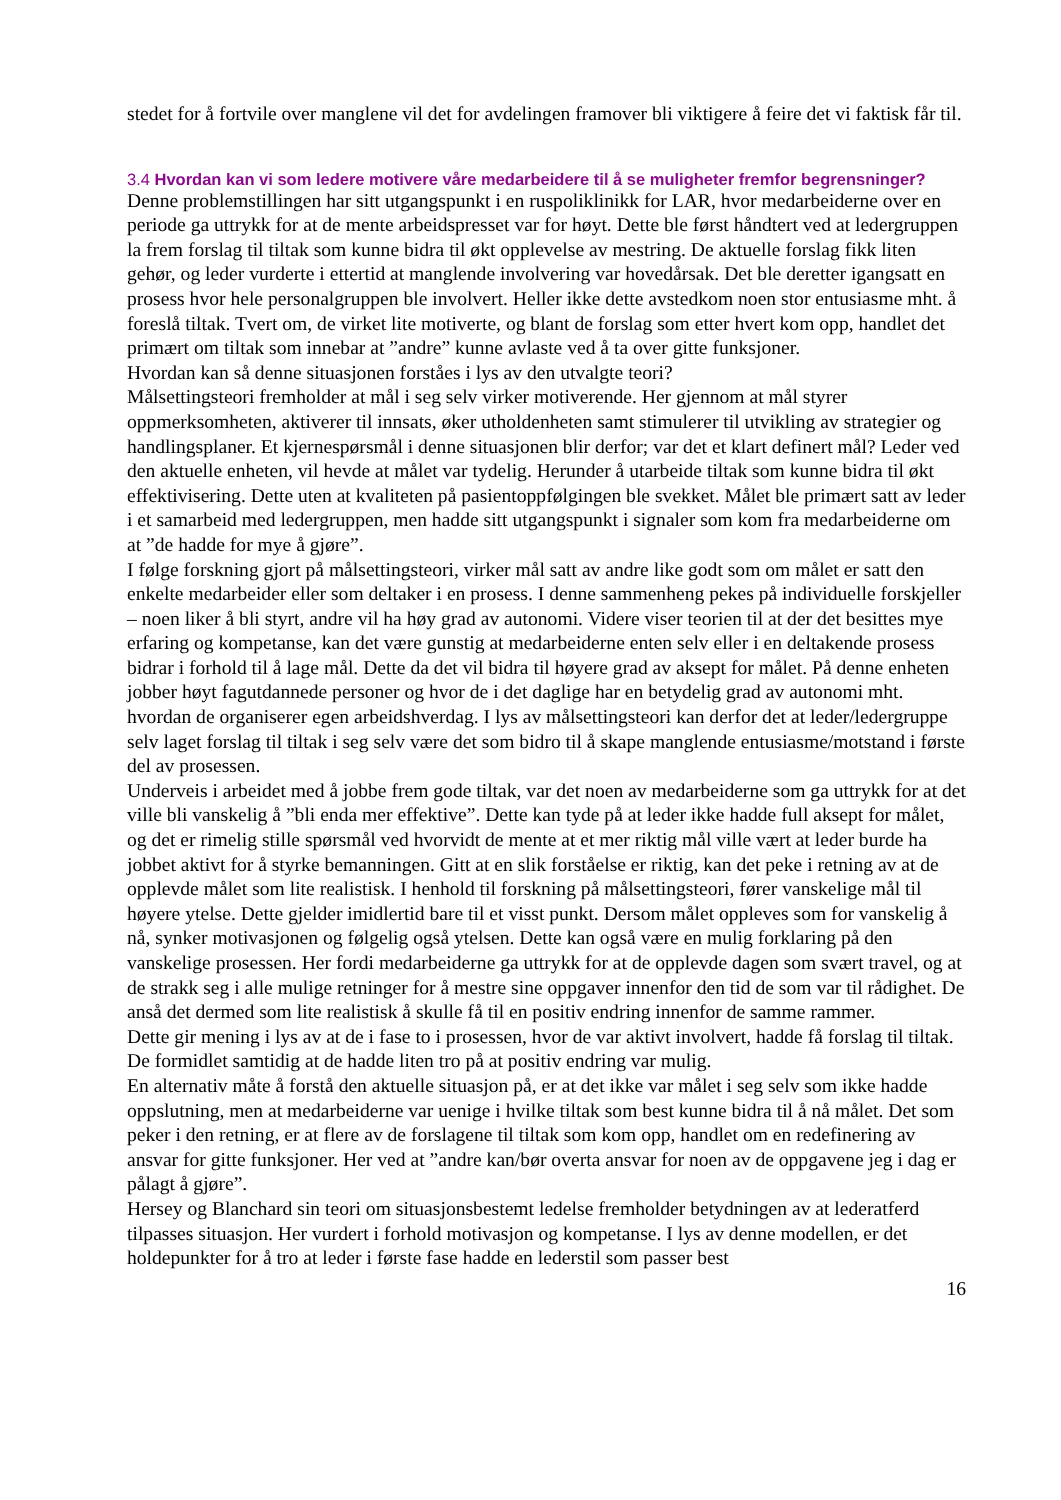stedet for å fortvile over manglene vil det for avdelingen framover bli viktigere å feire det vi faktisk får til.
3.4 Hvordan kan vi som ledere motivere våre medarbeidere til å se muligheter fremfor begrensninger?
Denne problemstillingen har sitt utgangspunkt i en ruspoliklinikk for LAR, hvor medarbeiderne over en periode ga uttrykk for at de mente arbeidspresset var for høyt. Dette ble først håndtert ved at ledergruppen la frem forslag til tiltak som kunne bidra til økt opplevelse av mestring. De aktuelle forslag fikk liten gehør, og leder vurderte i ettertid at manglende involvering var hovedårsak. Det ble deretter igangsatt en prosess hvor hele personalgruppen ble involvert. Heller ikke dette avstedkom noen stor entusiasme mht. å foreslå tiltak. Tvert om, de virket lite motiverte, og blant de forslag som etter hvert kom opp, handlet det primært om tiltak som innebar at ”andre” kunne avlaste ved å ta over gitte funksjoner.
Hvordan kan så denne situasjonen forståes i lys av den utvalgte teori?
Målsettingsteori fremholder at mål i seg selv virker motiverende. Her gjennom at mål styrer oppmerksomheten, aktiverer til innsats, øker utholdenheten samt stimulerer til utvikling av strategier og handlingsplaner. Et kjernespørsmål i denne situasjonen blir derfor; var det et klart definert mål? Leder ved den aktuelle enheten, vil hevde at målet var tydelig. Herunder å utarbeide tiltak som kunne bidra til økt effektivisering. Dette uten at kvaliteten på pasientoppfølgingen ble svekket. Målet ble primært satt av leder i et samarbeid med ledergruppen, men hadde sitt utgangspunkt i signaler som kom fra medarbeiderne om at ”de hadde for mye å gjøre”.
I følge forskning gjort på målsettingsteori, virker mål satt av andre like godt som om målet er satt den enkelte medarbeider eller som deltaker i en prosess. I denne sammenheng pekes på individuelle forskjeller – noen liker å bli styrt, andre vil ha høy grad av autonomi. Videre viser teorien til at der det besittes mye erfaring og kompetanse, kan det være gunstig at medarbeiderne enten selv eller i en deltakende prosess bidrar i forhold til å lage mål. Dette da det vil bidra til høyere grad av aksept for målet. På denne enheten jobber høyt fagutdannede personer og hvor de i det daglige har en betydelig grad av autonomi mht. hvordan de organiserer egen arbeidshverdag. I lys av målsettingsteori kan derfor det at leder/ledergruppe selv laget forslag til tiltak i seg selv være det som bidro til å skape manglende entusiasme/motstand i første del av prosessen.
Underveis i arbeidet med å jobbe frem gode tiltak, var det noen av medarbeiderne som ga uttrykk for at det ville bli vanskelig å ”bli enda mer effektive”. Dette kan tyde på at leder ikke hadde full aksept for målet, og det er rimelig stille spørsmål ved hvorvidt de mente at et mer riktig mål ville vært at leder burde ha jobbet aktivt for å styrke bemanningen. Gitt at en slik forståelse er riktig, kan det peke i retning av at de opplevde målet som lite realistisk. I henhold til forskning på målsettingsteori, fører vanskelige mål til høyere ytelse. Dette gjelder imidlertid bare til et visst punkt. Dersom målet oppleves som for vanskelig å nå, synker motivasjonen og følgelig også ytelsen. Dette kan også være en mulig forklaring på den vanskelige prosessen. Her fordi medarbeiderne ga uttrykk for at de opplevde dagen som svært travel, og at de strakk seg i alle mulige retninger for å mestre sine oppgaver innenfor den tid de som var til rådighet. De anså det dermed som lite realistisk å skulle få til en positiv endring innenfor de samme rammer.
Dette gir mening i lys av at de i fase to i prosessen, hvor de var aktivt involvert, hadde få forslag til tiltak. De formidlet samtidig at de hadde liten tro på at positiv endring var mulig.
En alternativ måte å forstå den aktuelle situasjon på, er at det ikke var målet i seg selv som ikke hadde oppslutning, men at medarbeiderne var uenige i hvilke tiltak som best kunne bidra til å nå målet. Det som peker i den retning, er at flere av de forslagene til tiltak som kom opp, handlet om en redefinering av ansvar for gitte funksjoner. Her ved at ”andre kan/bør overta ansvar for noen av de oppgavene jeg i dag er pålagt å gjøre”.
Hersey og Blanchard sin teori om situasjonsbestemt ledelse fremholder betydningen av at lederatferd tilpasses situasjon. Her vurdert i forhold motivasjon og kompetanse. I lys av denne modellen, er det holdepunkter for å tro at leder i første fase hadde en lederstil som passer best
16